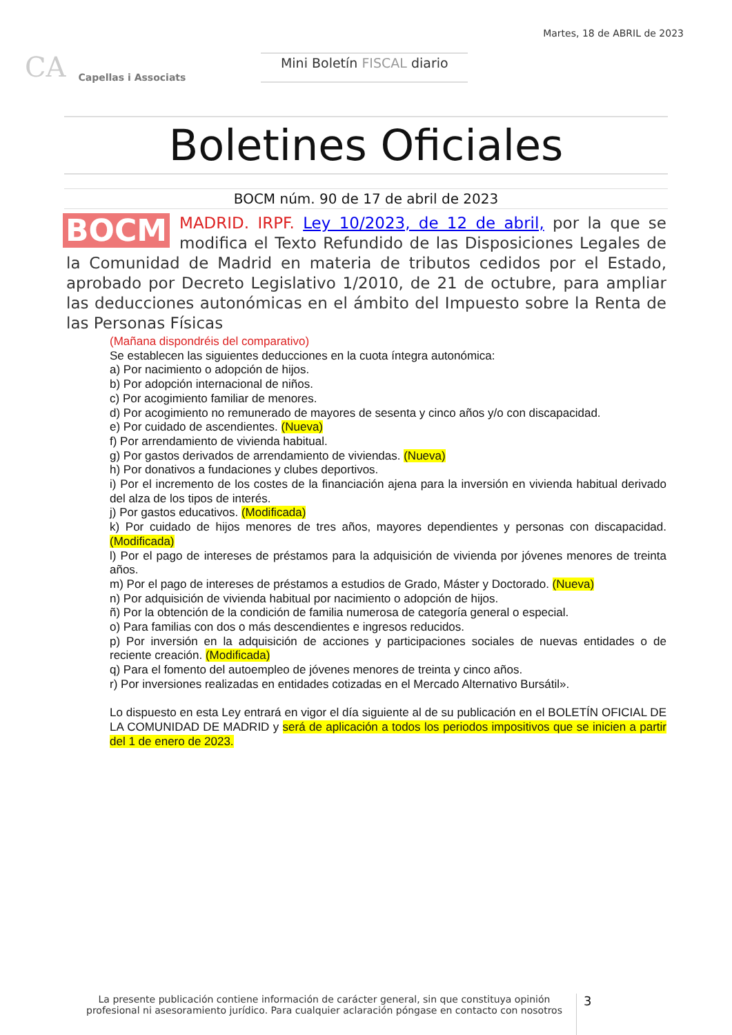CA Capellas i Associats
Mini Boletín FISCAL diario
Martes, 18 de ABRIL de 2023
Boletines Oficiales
BOCM núm. 90 de 17 de abril de 2023
BOCM MADRID. IRPF. Ley 10/2023, de 12 de abril, por la que se modifica el Texto Refundido de las Disposiciones Legales de la Comunidad de Madrid en materia de tributos cedidos por el Estado, aprobado por Decreto Legislativo 1/2010, de 21 de octubre, para ampliar las deducciones autonómicas en el ámbito del Impuesto sobre la Renta de las Personas Físicas
(Mañana dispondréis del comparativo)
Se establecen las siguientes deducciones en la cuota íntegra autonómica:
a) Por nacimiento o adopción de hijos.
b) Por adopción internacional de niños.
c) Por acogimiento familiar de menores.
d) Por acogimiento no remunerado de mayores de sesenta y cinco años y/o con discapacidad.
e) Por cuidado de ascendientes. (Nueva)
f) Por arrendamiento de vivienda habitual.
g) Por gastos derivados de arrendamiento de viviendas. (Nueva)
h) Por donativos a fundaciones y clubes deportivos.
i) Por el incremento de los costes de la financiación ajena para la inversión en vivienda habitual derivado del alza de los tipos de interés.
j) Por gastos educativos. (Modificada)
k) Por cuidado de hijos menores de tres años, mayores dependientes y personas con discapacidad. (Modificada)
l) Por el pago de intereses de préstamos para la adquisición de vivienda por jóvenes menores de treinta años.
m) Por el pago de intereses de préstamos a estudios de Grado, Máster y Doctorado. (Nueva)
n) Por adquisición de vivienda habitual por nacimiento o adopción de hijos.
ñ) Por la obtención de la condición de familia numerosa de categoría general o especial.
o) Para familias con dos o más descendientes e ingresos reducidos.
p) Por inversión en la adquisición de acciones y participaciones sociales de nuevas entidades o de reciente creación. (Modificada)
q) Para el fomento del autoempleo de jóvenes menores de treinta y cinco años.
r) Por inversiones realizadas en entidades cotizadas en el Mercado Alternativo Bursátil».
Lo dispuesto en esta Ley entrará en vigor el día siguiente al de su publicación en el BOLETÍN OFICIAL DE LA COMUNIDAD DE MADRID y será de aplicación a todos los periodos impositivos que se inicien a partir del 1 de enero de 2023.
La presente publicación contiene información de carácter general, sin que constituya opinión profesional ni asesoramiento jurídico. Para cualquier aclaración póngase en contacto con nosotros
3